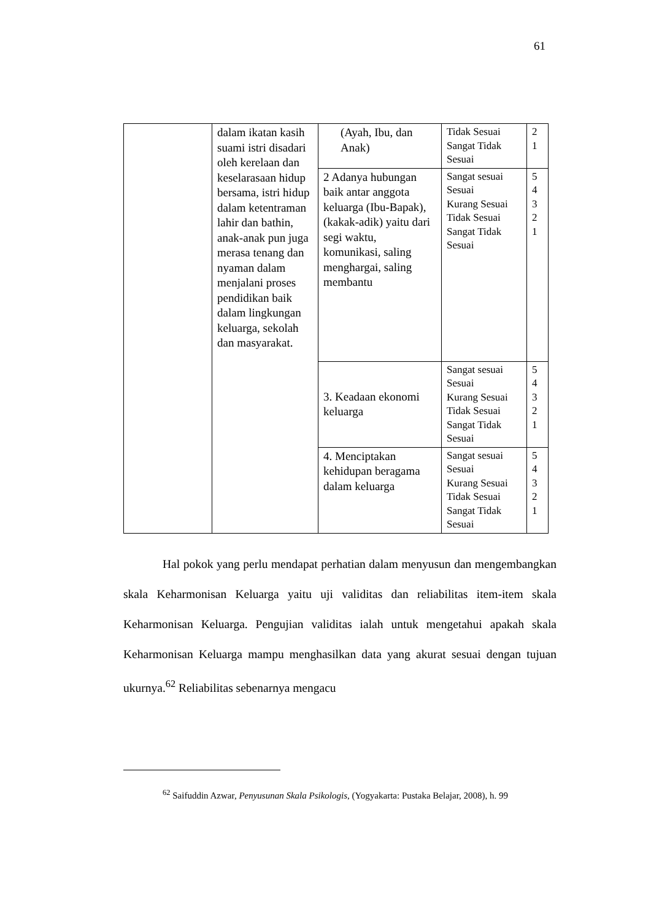61
| | dalam ikatan kasih suami istri disadari oleh kerelaan dan keselarasaan hidup bersama, istri hidup dalam ketentraman lahir dan bathin, anak-anak pun juga merasa tenang dan nyaman dalam menjalani proses pendidikan baik dalam lingkungan keluarga, sekolah dan masyarakat. | (Ayah, Ibu, dan Anak) | Tidak Sesuai Sangat Tidak Sesuai | 2 1 |
| | | 2 Adanya hubungan baik antar anggota keluarga (Ibu-Bapak), (kakak-adik) yaitu dari segi waktu, komunikasi, saling menghargai, saling membantu | Sangat sesuai Sesuai Kurang Sesuai Tidak Sesuai Sangat Tidak Sesuai | 5 4 3 2 1 |
| | | 3. Keadaan ekonomi keluarga | Sangat sesuai Sesuai Kurang Sesuai Tidak Sesuai Sangat Tidak Sesuai | 5 4 3 2 1 |
| | | 4. Menciptakan kehidupan beragama dalam keluarga | Sangat sesuai Sesuai Kurang Sesuai Tidak Sesuai Sangat Tidak Sesuai | 5 4 3 2 1 |
Hal pokok yang perlu mendapat perhatian dalam menyusun dan mengembangkan skala Keharmonisan Keluarga yaitu uji validitas dan reliabilitas item-item skala Keharmonisan Keluarga. Pengujian validitas ialah untuk mengetahui apakah skala Keharmonisan Keluarga mampu menghasilkan data yang akurat sesuai dengan tujuan ukurnya.<sup>62</sup> Reliabilitas sebenarnya mengacu
<sup>62</sup> Saifuddin Azwar, Penyusunan Skala Psikologis, (Yogyakarta: Pustaka Belajar, 2008), h. 99